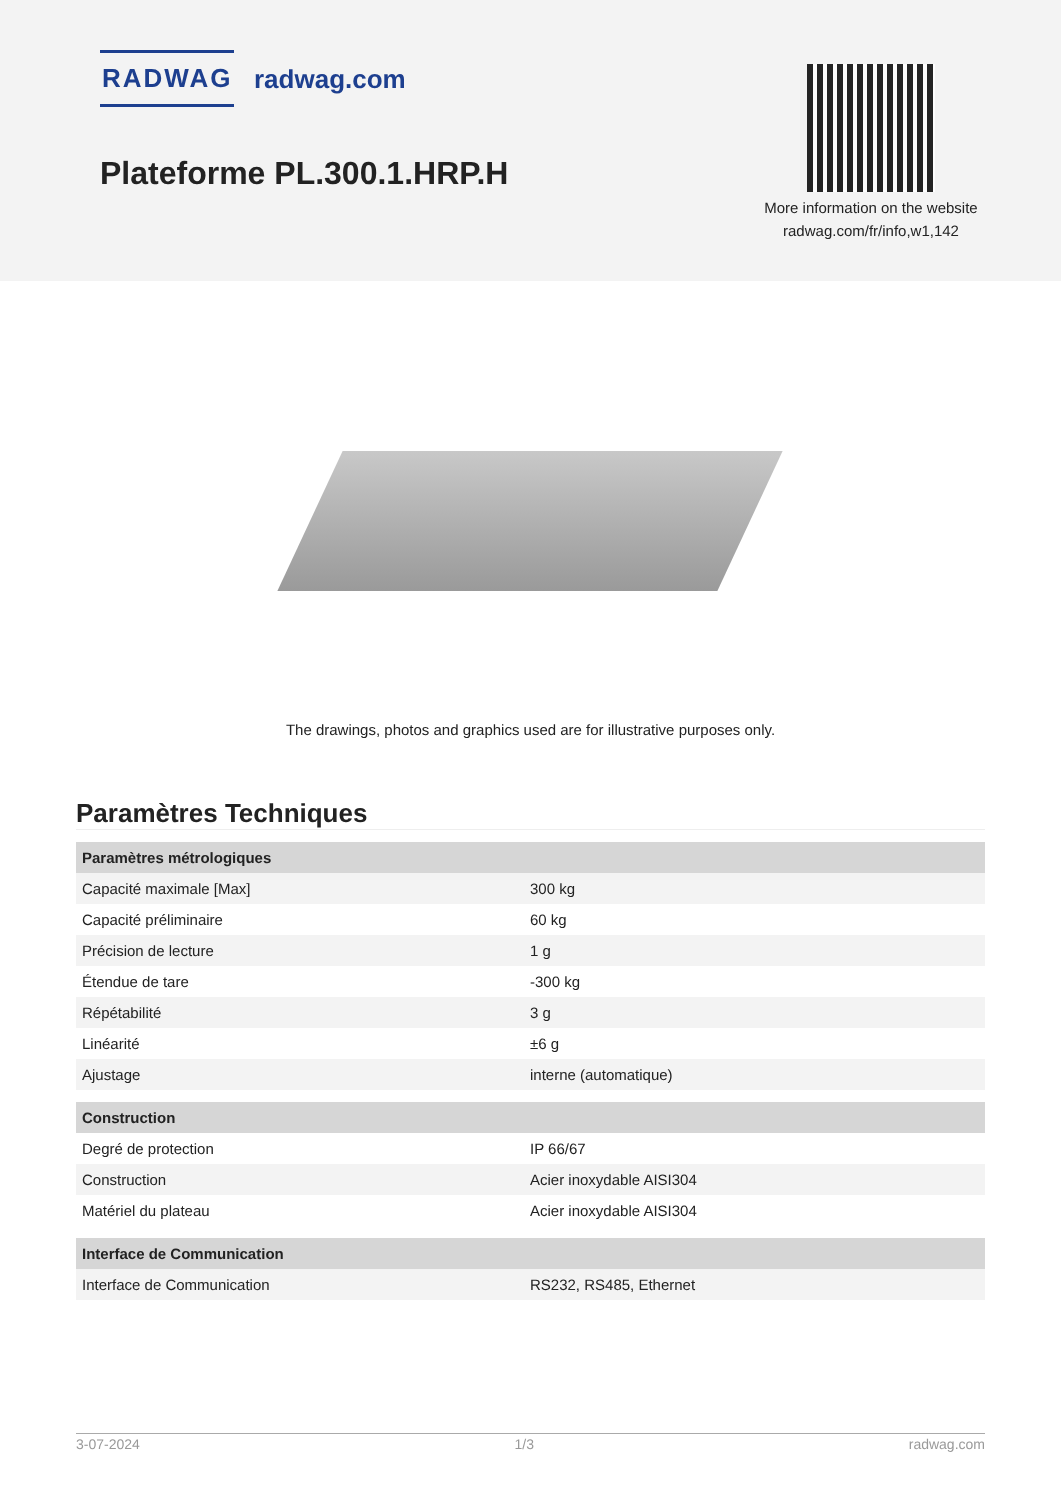RADWAG radwag.com
Plateforme PL.300.1.HRP.H
More information on the website radwag.com/fr/info,w1,142
The drawings, photos and graphics used are for illustrative purposes only.
Paramètres Techniques
| Paramètres métrologiques | |
| Capacité maximale [Max] | 300 kg |
| Capacité préliminaire | 60 kg |
| Précision de lecture | 1 g |
| Étendue de tare | -300 kg |
| Répétabilité | 3 g |
| Linéarité | ±6 g |
| Ajustage | interne (automatique) |
| Construction | |
| Degré de protection | IP 66/67 |
| Construction | Acier inoxydable AISI304 |
| Matériel du plateau | Acier inoxydable AISI304 |
| Interface de Communication | |
| Interface de Communication | RS232, RS485, Ethernet |
3-07-2024 1/3 radwag.com